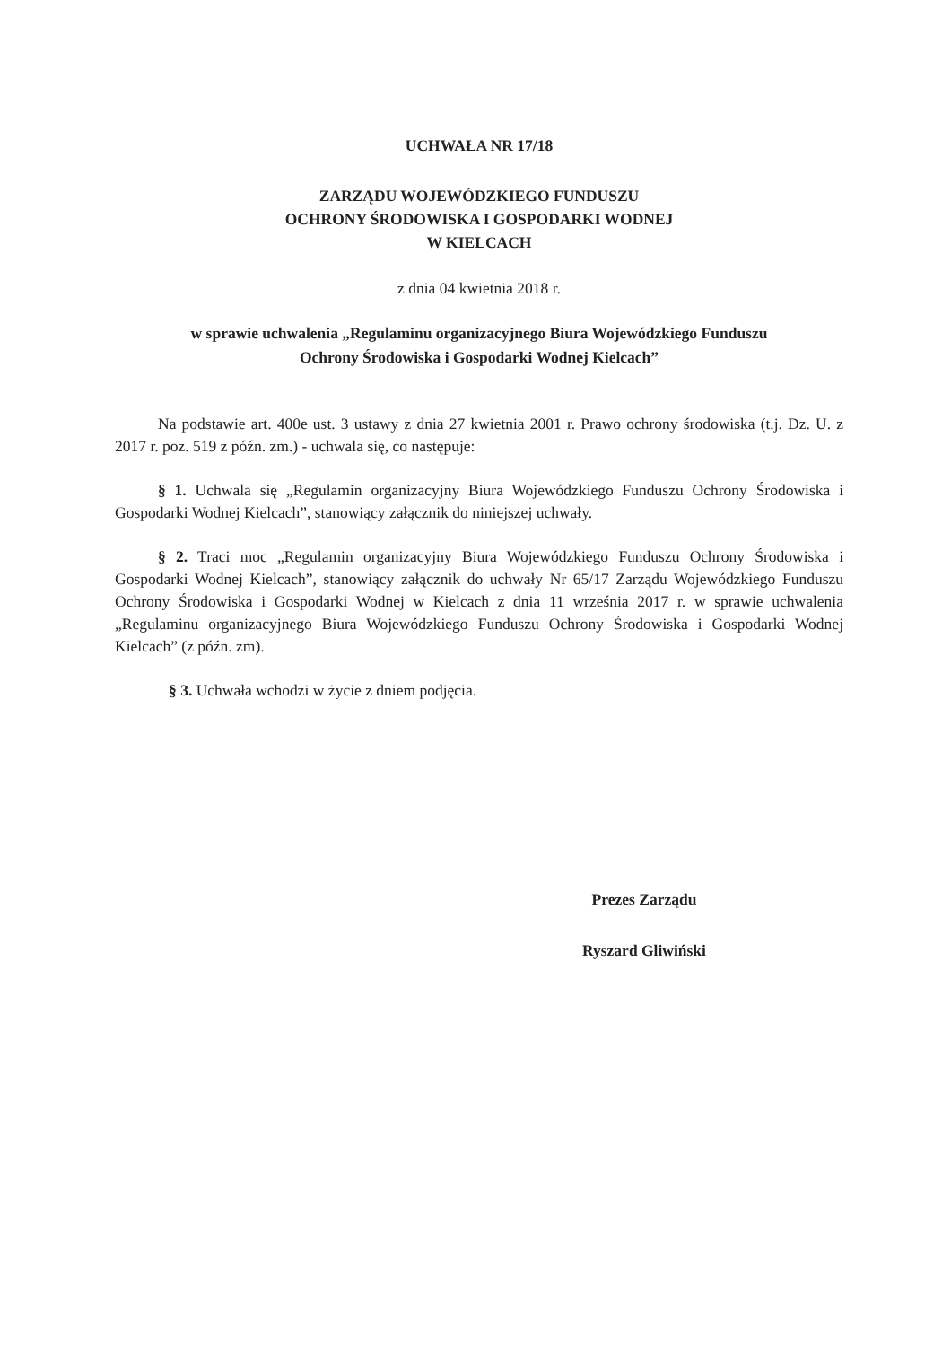UCHWAŁA NR 17/18
ZARZĄDU WOJEWÓDZKIEGO FUNDUSZU
OCHRONY ŚRODOWISKA I GOSPODARKI WODNEJ
W KIELCACH
z dnia 04 kwietnia 2018 r.
w sprawie uchwalenia „Regulaminu organizacyjnego Biura Wojewódzkiego Funduszu
Ochrony Środowiska i Gospodarki Wodnej Kielcach”
Na podstawie art. 400e ust. 3 ustawy z dnia 27 kwietnia 2001 r. Prawo ochrony środowiska (t.j. Dz. U. z 2017 r. poz. 519 z późn. zm.) - uchwala się, co następuje:
§ 1. Uchwala się „Regulamin organizacyjny Biura Wojewódzkiego Funduszu Ochrony Środowiska i Gospodarki Wodnej Kielcach”, stanowiący załącznik do niniejszej uchwały.
§ 2. Traci moc „Regulamin organizacyjny Biura Wojewódzkiego Funduszu Ochrony Środowiska i Gospodarki Wodnej Kielcach”, stanowiący załącznik do uchwały Nr 65/17 Zarządu Wojewódzkiego Funduszu Ochrony Środowiska i Gospodarki Wodnej w Kielcach z dnia 11 września 2017 r. w sprawie uchwalenia „Regulaminu organizacyjnego Biura Wojewódzkiego Funduszu Ochrony Środowiska i Gospodarki Wodnej Kielcach” (z późn. zm).
§ 3. Uchwała wchodzi w życie z dniem podjęcia.
Prezes Zarządu
Ryszard Gliwiński